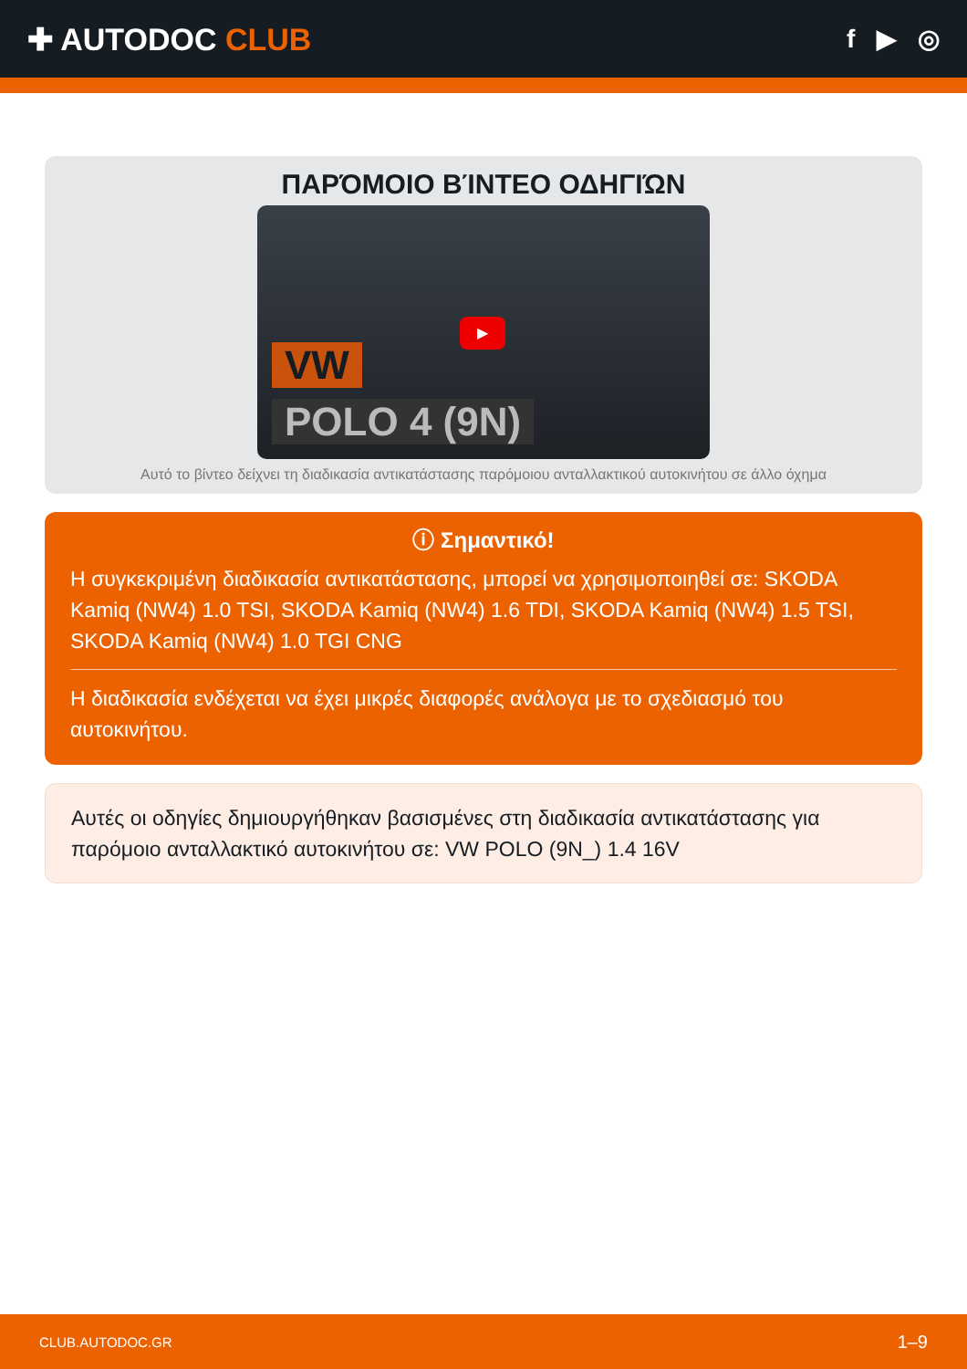✚ AUTODOC CLUB
f ▶ ◎
ΠΑΡΌΜΟΙΟ ΒΊΝΤΕΟ ΟΔΗΓΙΏΝ
▶
VW
POLO 4 (9N)
Αυτό το βίντεο δείχνει τη διαδικασία αντικατάστασης παρόμοιου ανταλλακτικού αυτοκινήτου σε άλλο όχημα
ⓘ Σημαντικό!
Η συγκεκριμένη διαδικασία αντικατάστασης, μπορεί να χρησιμοποιηθεί σε: SKODA Kamiq (NW4) 1.0 TSI, SKODA Kamiq (NW4) 1.6 TDI, SKODA Kamiq (NW4) 1.5 TSI, SKODA Kamiq (NW4) 1.0 TGI CNG
Η διαδικασία ενδέχεται να έχει μικρές διαφορές ανάλογα με το σχεδιασμό του αυτοκινήτου.
Αυτές οι οδηγίες δημιουργήθηκαν βασισμένες στη διαδικασία αντικατάστασης για παρόμοιο ανταλλακτικό αυτοκινήτου σε: VW POLO (9N_) 1.4 16V
CLUB.AUTODOC.GR 1–9